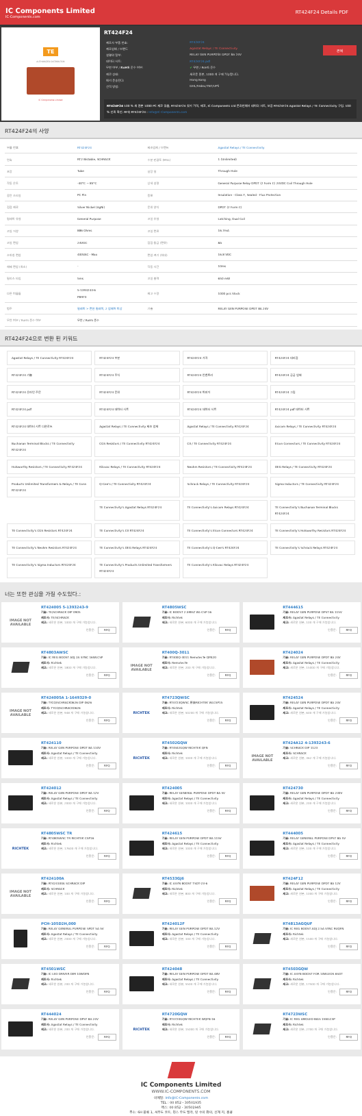IC Components Limited
IC-Components.com
RT424F24 Details PDF
TE
AUTHORIZED DISTRIBUTOR
IC Components Limited
RT424F24
| 제조사 부품 번호: | RT424F24 |
| 제조업체 / 브랜드 | Agastat Relays / TE Connectivity |
| 설명의 일부: | RELAY GEN PURPOSE DPDT 8A 24V |
| 데이터 시트: | RT424F24.pdf |
| 무연 여부 / RoHS 준수 여부: | ✔ 무연 / RoHS 준수 |
| 재고 상태: | 새로운 원본, 1000 개 구매 가능합니다. |
| 에서 운송된다: | Hong Kong |
| 선적 방법: | DHL/Fedex/TNT/UPS |
견적
RT424F24 100 % 새 원본 1000 PC 재고 있음, RT424F24 찾기 가격, 재고, IC Components Ltd 온라인에서 데이터 시트, 보증 RT424F24 Agastat Relays / TE Connectivity 구입. 100 % 신뢰 확신. RFQ RT424F24 : Info@IC-Components.com
RT424F24의 사양
| 부품 번호 | RT424F24 | 제조업체 / 브랜드 | Agastat Relays / TE Connectivity |
| 연속 | RT2 Bistable, SCHRACK | 수분 민감도 (MSL) | 1 (Unlimited) |
| 포장 | Tube | 실장 형 | Through Hole |
| 작동 온도 | -40°C ~ 85°C | 상세 설명 | General Purpose Relay DPDT (2 Form C) 24VDC Coil Through Hole |
| 종단 스타일 | PC Pin | 풍모 | Insulation - Class F, Sealed - Flux Protection |
| 접점 재료 | Silver Nickel (AgNi) | 문의 양식 | DPDT (2 Form C) |
| 릴레이 유형 | General Purpose | 코일 유형 | Latching, Dual Coil |
| 코일 저항 | 886 Ohms | 코일 전류 | 16.7mA |
| 코일 전압 | 24VDC | 접점 등급 (전류) | 8A |
| 스위칭 전압 | 400VAC - Max | 전압 켜기 (최대) | 16.8 VDC |
| 해제 전압 (최소) | - | 작동 시간 | 10ms |
| 릴리스 타임 | 5ms | 코일 출력 | 650 mW |
| 다른 이름들 | 5-1393243-6 PB973 | 재고 수량 | 1000 pcs Stock |
| 범주 | 릴레이 > 전원 릴레이, 2 암페어 이상 | 기술 | RELAY GEN PURPOSE DPDT 8A 24V |
| 무연 여부 / RoHS 준수 여부 | 무연 / RoHS 준수 | | |
RT424F24으로 변환 된 키워드
Agastat Relays / TE Connectivity RT424F24
RT424F24 부분
RT424F24 가격
RT424F24 대리점
RT424F24 기술
RT424F24 주식
RT424F24 인벤토리
RT424F24 공급 업체
RT424F24 온라인 주문
RT424F24 문의
RT424F24 이미지
RT424F24 그림
RT424F24 pdf
RT424F24 데이터 시트
RT424F24 데이터 시트
RT424F24 pdf 데이터 시트
RT424F24 데이터 시트 다운로드
Agastat Relays / TE Connectivity 제조 업체
Agastat Relays / TE Connectivity RT424F24
Axicom Relays / TE Connectivity RT424F24
Buchanan Terminal Blocks / TE Connectivity RT424F24
CGS Resistors / TE Connectivity RT424F24
CII / TE Connectivity RT424F24
Elcon Connectors / TE Connectivity RT424F24
Holsworthy Resistors / TE Connectivity RT424F24
Kilovac Relays / TE Connectivity RT424F24
Neohm Resistors / TE Connectivity RT424F24
OEG Relays / TE Connectivity RT424F24
Products Unlimited Transformers & Relays / TE Conn RT424F24
Q-Cee's / TE Connectivity RT424F24
Schrack Relays / TE Connectivity RT424F24
Sigma Inductors / TE Connectivity RT424F24
TE Connectivity's Agastat Relays RT424F24
TE Connectivity's Axicom Relays RT424F24
TE Connectivity's Buchanan Terminal Blocks RT424F24
TE Connectivity's CGS Resistors RT424F24
TE Connectivity's CII RT424F24
TE Connectivity's Elcon Connectors RT424F24
TE Connectivity's Holsworthy Resistors RT424F24
TE Connectivity's Neohm Resistors RT424F24
TE Connectivity's OEG Relays RT424F24
TE Connectivity's Q-Cee's RT424F24
TE Connectivity's Schrack Relays RT424F24
TE Connectivity's Sigma Inductors RT424F24
TE Connectivity's Products Unlimited Transformers RT424F24
TE Connectivity's Kilovac Relays RT424F24
너는 또한 관심을 가질 수도있다.:
IMAGE NOT AVAILABLE
RT424005 5-1393243-9
기술: TE/SCHRACK DIP 0905
제조사: TE/SCHRACK
재고: 새로운 원본, 1000 개 구매 가능합니다.
인용문: RFQ
RT4805WSC
기술: IC BOOST 2.5MHZ WL-CSP-16
제조사: Richtek
재고: 새로운 원본, 6000 개 구매 가능합니다.
인용문: RFQ
RT444615
기술: RELAY GEN PURPOSE DPST 8A 115V
제조사: Agastat Relays / TE Connectivity
재고: 새로운 원본, 100 개 구매 가능합니다.
인용문: RFQ
RT4803AWSC
기술: IC REG BOOST ADJ 2A SYNC 16WLCSP
제조사: Richtek
재고: 새로운 원본, 1800 개 구매 가능합니다.
인용문: RFQ
IMAGE NOT AVAILABLE
RT400Q-3011
기술: RT400Q-3011 RemotecTe QFN20
제조사: RemotecTe
재고: 새로운 원본, 200 개 구매 가능합니다.
인용문: RFQ
RT424024
기술: RELAY GEN PURPOSE DPDT 8A 24V
제조사: Agastat Relays / TE Connectivity
재고: 새로운 원본, 15000 개 구매 가능합니다.
인용문: RFQ
IMAGE NOT AVAILABLE
RT424005A 1-1649329-0
기술: TYCO/SCHRACK0626 DIP 0626
제조사: TYCO/SCHRACK0626
재고: 새로운 원본, 948 개 구매 가능합니다.
인용문: RFQ
RICHTEK
RT4723QWSC
기술: RT4723QWSC 原装RICHTEK WLCSP15
제조사: Richtek
재고: 새로운 원본, 50200 개 구매 가능합니다.
인용문: RFQ
RT424524
기술: RELAY GEN PURPOSE DPDT 8A 24V
제조사: Agastat Relays / TE Connectivity
재고: 새로운 원본, 600 개 구매 가능합니다.
인용문: RFQ
RT424110
기술: RELAY GEN PURPOSE DPDT 8A 110V
제조사: Agastat Relays / TE Connectivity
재고: 새로운 원본, 1000 개 구매 가능합니다.
인용문: RFQ
RICHTEK
RT4502GQW
기술: RT4502GQW RICHTEK QFN
제조사: Richtek
재고: 새로운 원본, 1000 개 구매 가능합니다.
인용문: RFQ
IMAGE NOT AVAILABLE
RT424A12 4-1393243-6
기술: SCHRACK DIP 1123
제조사: SCHRACK
재고: 새로운 원본, 362 개 구매 가능합니다.
인용문: RFQ
RT424012
기술: RELAY GEN PURPOSE DPDT 8A 12V
제조사: Agastat Relays / TE Connectivity
재고: 새로운 원본, 2000 개 구매 가능합니다.
인용문: RFQ
RT424005
기술: RELAY GENERAL PURPOSE DPDT 8A 5V
제조사: Agastat Relays / TE Connectivity
재고: 새로운 원본, 1000 개 구매 가능합니다.
인용문: RFQ
RT424730
기술: RELAY GEN PURPOSE DPDT 8A 230V
제조사: Agastat Relays / TE Connectivity
재고: 새로운 원본, 200 개 구매 가능합니다.
인용문: RFQ
RICHTEK
RT4805WSC TR
기술: RT4805WSC TR RICHTEK CSP16
제조사: Richtek
재고: 새로운 원본, 17600 개 구매 가능합니다.
인용문: RFQ
RT424615
기술: RELAY GEN PURPOSE DPDT 8A 115V
제조사: Agastat Relays / TE Connectivity
재고: 새로운 원본, 1000 개 구매 가능합니다.
인용문: RFQ
RT444005
기술: RELAY GENERAL PURPOSE DPST 8A 5V
제조사: Agastat Relays / TE Connectivity
재고: 새로운 원본, 100 개 구매 가능합니다.
인용문: RFQ
IMAGE NOT AVAILABLE
RT424100A
기술: RT424100A SCHRACK DIP
제조사: SCHRACK
재고: 새로운 원본, 100 개 구매 가능합니다.
인용문: RFQ
RT4533GJ6
기술: IC ASYN BOOST TSOT-23-6
제조사: Richtek
재고: 새로운 원본, 800 개 구매 가능합니다.
인용문: RFQ
RT424F12
기술: RELAY GEN PURPOSE DPDT 8A 12V
제조사: Agastat Relays / TE Connectivity
재고: 새로운 원본, 1000 개 구매 가능합니다.
인용문: RFQ
PCH-105D2H,000
기술: RELAY GENERAL PURPOSE SPDT 5A 5V
제조사: Agastat Relays / TE Connectivity
재고: 새로운 원본, 2000 개 구매 가능합니다.
인용문: RFQ
RT424012F
기술: RELAY GEN PURPOSE DPDT 8A 12V
제조사: Agastat Relays / TE Connectivity
재고: 새로운 원본, 100 개 구매 가능합니다.
인용문: RFQ
RT4813AGQUF
기술: IC REG BOOST ADJ 2.5A SYNC 9UQFN
제조사: Richtek
재고: 새로운 원본, 1500 개 구매 가능합니다.
인용문: RFQ
RT4501WSC
기술: IC LED DRIVER DIM 10WDFN
제조사: Richtek
재고: 새로운 원본, 200 개 구매 가능합니다.
인용문: RFQ
RT424048
기술: RELAY GEN PURPOSE DPDT 8A 48V
제조사: Agastat Relays / TE Connectivity
재고: 새로운 원본, 5500 개 구매 가능합니다.
인용문: RFQ
RT4503GQW
기술: IC ASYN BOOST FOR 10WLEDS 6SOT
제조사: Richtek
재고: 새로운 원본, 17500 개 구매 가능합니다.
인용문: RFQ
RT444024
기술: RELAY GEN PURPOSE DPST 8A 24V
제조사: Agastat Relays / TE Connectivity
재고: 새로운 원본, 200 개 구매 가능합니다.
인용문: RFQ
RICHTEK
RT4720GQW
기술: RT4720GQW RICHTEK WQFN-16
제조사: Richtek
재고: 새로운 원본, 15000 개 구매 가능합니다.
인용문: RFQ
RT4723WSC
기술: IC REG AMOLED BIAS 15WLCSP
제조사: Richtek
재고: 새로운 원본, 2700 개 구매 가능합니다.
인용문: RFQ
IC Components Limited
WWW.IC-COMPONENTS.COM
이메일: Info@IC-Components.com
TEL : 00 852 - 30501935
팩스: 00 852 - 30501945
주소: 6H 블록 1, 셔우드 코트, 킹스 우드 빌라, 틴 수이 와이, 신계 지, 홍콩